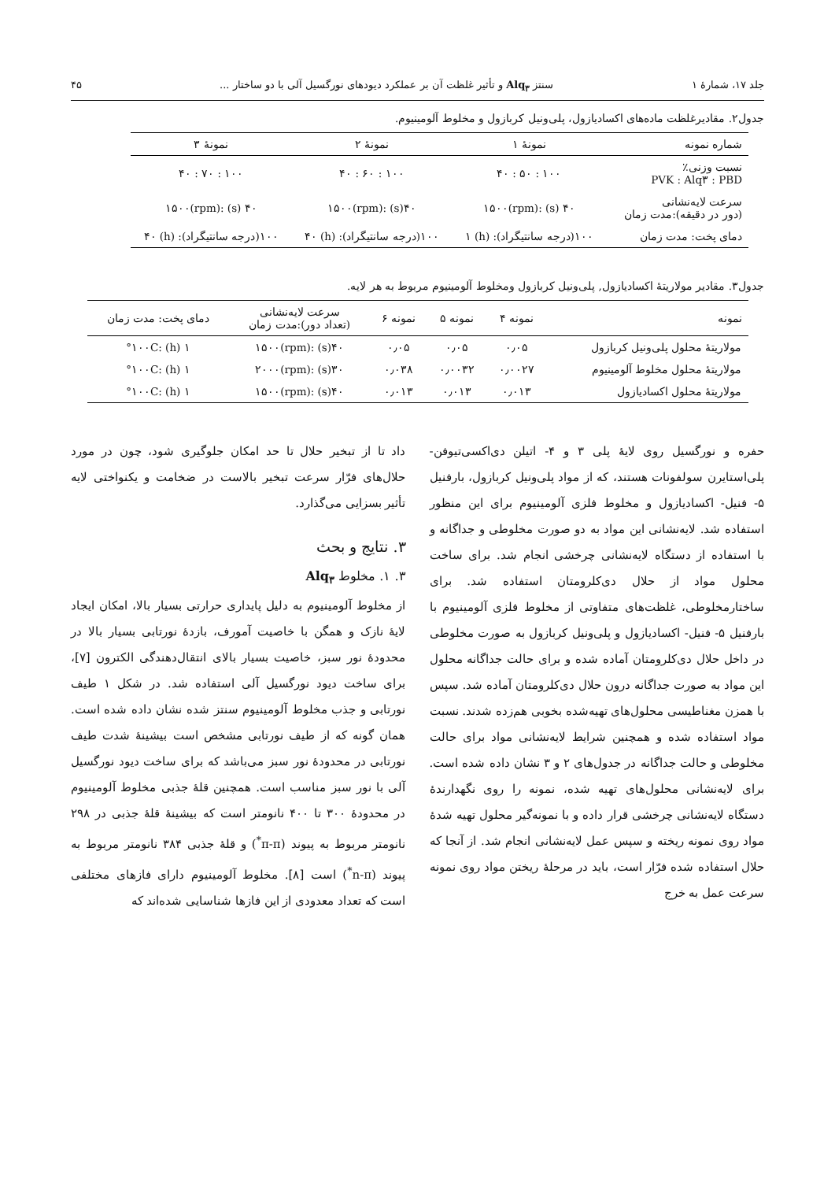جلد ۱۷، شمارهٔ ۱ سنتز Alq<sub>۳</sub> و تأثیر غلظت آن بر عملکرد دیودهای نورگسیل آلی با دو ساختار ... ۴۵
جدول۲. مقادیرغلظت ماده‌های اکسادیازول، پلی‌ونیل کربازول و مخلوط آلومینیوم.
| شماره نمونه | نمونهٔ ۱ | نمونهٔ ۲ | نمونهٔ ۳ |
| --- | --- | --- | --- |
| نسبت وزنی٪ PVK : Alq۳ : PBD | ۱۰۰ : ۵۰ : ۴۰ | ۱۰۰ : ۶۰ : ۴۰ | ۱۰۰ : ۷۰ : ۴۰ |
| سرعت لایه‌نشانی (دور در دقیقه):مدت زمان | ۴۰ (s) :۱۵۰۰(rpm) | ۴۰(s) :۱۵۰۰(rpm) | ۴۰ (s) :۱۵۰۰(rpm) |
| دمای پخت: مدت زمان | ۱۰۰(درجه سانتیگراد): (h) ۱ | ۱۰۰(درجه سانتیگراد): (h) ۴۰ | ۱۰۰(درجه سانتیگراد): (h) ۴۰ |
جدول۳. مقادیر مولاریتهٔ اکسادیازول, پلی‌ونیل کربازول ومخلوط آلومینیوم مربوط به هر لایه.
| نمونه | نمونه ۴ | نمونه ۵ | نمونه ۶ | سرعت لایه‌نشانی (تعداد دور):مدت زمان | دمای پخت: مدت زمان |
| --- | --- | --- | --- | --- | --- |
| مولاریتهٔ محلول پلی‌ونیل کربازول | ۰٫۰۵ | ۰٫۰۵ | ۰٫۰۵ | ۴۰(s) :۱۵۰۰(rpm) | ۱ (h) :۱۰۰C° |
| مولاریتهٔ محلول مخلوط آلومینیوم | ۰٫۰۰۲۷ | ۰٫۰۰۳۲ | ۰٫۰۳۸ | ۳۰(s) :۲۰۰۰(rpm) | ۱ (h) :۱۰۰C° |
| مولاریتهٔ محلول اکسادیازول | ۰٫۰۱۳ | ۰٫۰۱۳ | ۰٫۰۱۳ | ۴۰(s) :۱۵۰۰(rpm) | ۱ (h) :۱۰۰C° |
حفره و نورگسیل روی لایهٔ پلی ۳ و ۴- اتیلن دی‌اکسی‌تیوفن- پلی‌استایرن سولفونات هستند، که از مواد پلی‌ونیل کربازول، بارفنیل ۵- فنیل- اکسادیازول و مخلوط فلزی آلومینیوم برای این منظور استفاده شد. لایه‌نشانی این مواد به دو صورت مخلوطی و جداگانه و با استفاده از دستگاه لایه‌نشانی چرخشی انجام شد. برای ساخت محلول مواد از حلال دی‌کلرومتان استفاده شد. برای ساختارمخلوطی، غلظت‌های متفاوتی از مخلوط فلزی آلومینیوم با بارفنیل ۵- فنیل- اکسادیازول و پلی‌ونیل کربازول به صورت مخلوطی در داخل حلال دی‌کلرومتان آماده شده و برای حالت جداگانه محلول این مواد به صورت جداگانه درون حلال دی‌کلرومتان آماده شد. سپس با همزن مغناطیسی محلول‌های تهیه‌شده بخوبی هم‌زده شدند. نسبت مواد استفاده شده و همچنین شرایط لایه‌نشانی مواد برای حالت مخلوطی و حالت جداگانه در جدول‌های ۲ و ۳ نشان داده شده است. برای لایه‌نشانی محلول‌های تهیه شده، نمونه را روی نگهدارندهٔ دستگاه لایه‌نشانی چرخشی قرار داده و با نمونه‌گیر محلول تهیه شدهٔ مواد روی نمونه ریخته و سپس عمل لایه‌نشانی انجام شد. از آنجا که حلال استفاده شده فرّار است، باید در مرحلهٔ ریختن مواد روی نمونه سرعت عمل به خرج
داد تا از تبخیر حلال تا حد امکان جلوگیری شود، چون در مورد حلال‌های فرّار سرعت تبخیر بالاست در ضخامت و یکنواختی لایه تأثیر بسزایی می‌گذارد.
۳. نتایج و بحث
۳. ۱. مخلوط Alq<sub>۳</sub>
از مخلوط آلومینیوم به دلیل پایداری حرارتی بسیار بالا، امکان ایجاد لایهٔ نازک و همگن با خاصیت آمورف، بازدهٔ نورتابی بسیار بالا در محدودهٔ نور سبز، خاصیت بسیار بالای انتقال‌دهندگی الکترون [۷]، برای ساخت دیود نورگسیل آلی استفاده شد. در شکل ۱ طیف نورتابی و جذب مخلوط آلومینیوم سنتز شده نشان داده شده است. همان گونه که از طیف نورتابی مشخص است بیشینهٔ شدت طیف نورتابی در محدودهٔ نور سبز می‌باشد که برای ساخت دیود نورگسیل آلی با نور سبز مناسب است. همچنین قلهٔ جذبی مخلوط آلومینیوم در محدودهٔ ۳۰۰ تا ۴۰۰ نانومتر است که بیشینهٔ قلهٔ جذبی در ۲۹۸ نانومتر مربوط به پیوند (π-π<sup>*</sup>) و قلهٔ جذبی ۳۸۴ نانومتر مربوط به پیوند (n-π<sup>*</sup>) است [۸]. مخلوط آلومینیوم دارای فازهای مختلفی است که تعداد معدودی از این فازها شناسایی شده‌اند که